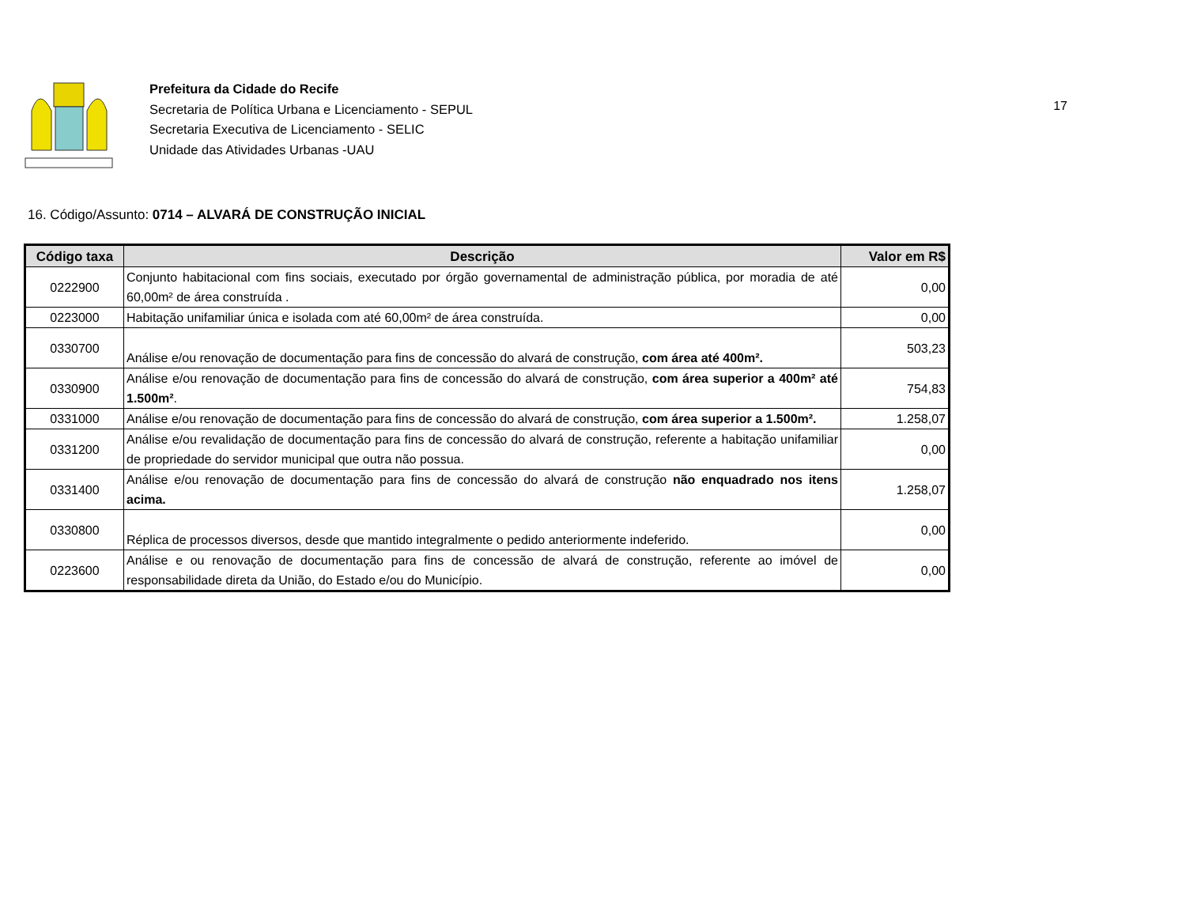Prefeitura da Cidade do Recife
Secretaria de Política Urbana e Licenciamento - SEPUL
Secretaria Executiva de Licenciamento - SELIC
Unidade das Atividades Urbanas -UAU
17
16. Código/Assunto: 0714 – ALVARÁ DE CONSTRUÇÃO INICIAL
| Código taxa | Descrição | Valor em R$ |
| --- | --- | --- |
| 0222900 | Conjunto habitacional com fins sociais, executado por órgão governamental de administração pública, por moradia de até 60,00m² de área construída . | 0,00 |
| 0223000 | Habitação unifamiliar única e isolada com até 60,00m² de área construída. | 0,00 |
| 0330700 | Análise e/ou renovação de documentação para fins de concessão do alvará de construção, com área até 400m². | 503,23 |
| 0330900 | Análise e/ou renovação de documentação para fins de concessão do alvará de construção, com área superior a 400m² até 1.500m² . | 754,83 |
| 0331000 | Análise e/ou renovação de documentação para fins de concessão do alvará de construção, com área superior a 1.500m². | 1.258,07 |
| 0331200 | Análise e/ou revalidação de documentação para fins de concessão do alvará de construção, referente a habitação unifamiliar de propriedade do servidor municipal que outra não possua. | 0,00 |
| 0331400 | Análise e/ou renovação de documentação para fins de concessão do alvará de construção não enquadrado nos itens acima. | 1.258,07 |
| 0330800 | Réplica de processos diversos, desde que mantido integralmente o pedido anteriormente indeferido. | 0,00 |
| 0223600 | Análise e ou renovação de documentação para fins de concessão de alvará de construção, referente ao imóvel de responsabilidade direta da União, do Estado e/ou do Município. | 0,00 |